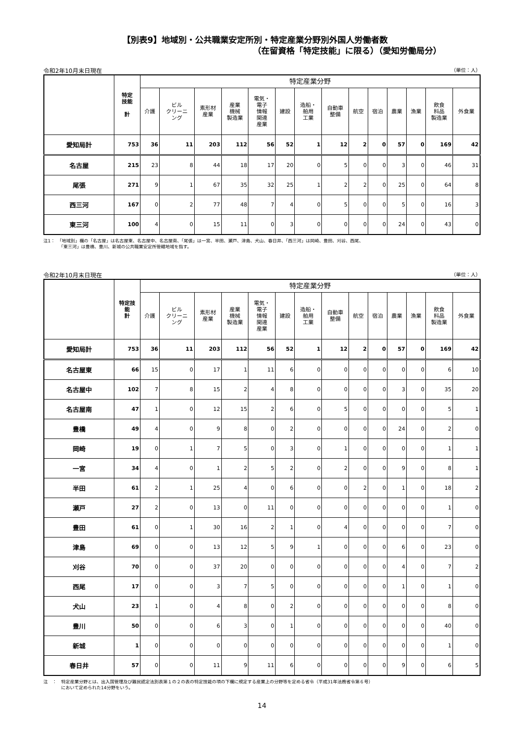【別表9】地域別・公共職業安定所別・特定産業分野別外国人労働者数
（在留資格「特定技能」に限る）（愛知労働局分）
令和2年10月末日現在 （単位：人）
| | 特定 技能 計 | 特定産業分野 | | | | | | | | | | | | | |
| --- | --- | --- | --- | --- | --- | --- | --- | --- | --- | --- | --- | --- | --- | --- | --- |
| | | 介護 | ビル クリーニ ング | 素形材 産業 | 産業 機械 製造業 | 電気・ 電子 情報 関連 産業 | 建設 | 造船・ 舶用 工業 | 自動車 整備 | 航空 | 宿泊 | 農業 | 漁業 | 飲食 料品 製造業 | 外食業 |
| 愛知局計 | 753 | 36 | 11 | 203 | 112 | 56 | 52 | 1 | 12 | 2 | 0 | 57 | 0 | 169 | 42 |
| 名古屋 | 215 | 23 | 8 | 44 | 18 | 17 | 20 | 0 | 5 | 0 | 0 | 3 | 0 | 46 | 31 |
| 尾張 | 271 | 9 | 1 | 67 | 35 | 32 | 25 | 1 | 2 | 2 | 0 | 25 | 0 | 64 | 8 |
| 西三河 | 167 | 0 | 2 | 77 | 48 | 7 | 4 | 0 | 5 | 0 | 0 | 5 | 0 | 16 | 3 |
| 東三河 | 100 | 4 | 0 | 15 | 11 | 0 | 3 | 0 | 0 | 0 | 0 | 24 | 0 | 43 | 0 |
注1：　「地域別」欄の「名古屋」は名古屋東、名古屋中、名古屋南、「尾張」は一宮、半田、瀬戸、津島、犬山、春日井、「西三河」は岡崎、豊田、刈谷、西尾、
　　　　「東三河」は豊橋、豊川、新城の公共職業安定所管轄地域を指す。
令和2年10月末日現在 （単位：人）
| | 特定技 能 計 | 特定産業分野 | | | | | | | | | | | | | |
| --- | --- | --- | --- | --- | --- | --- | --- | --- | --- | --- | --- | --- | --- | --- | --- |
| | | 介護 | ビル クリーニ ング | 素形材 産業 | 産業 機械 製造業 | 電気・ 電子 情報 関連 産業 | 建設 | 造船・ 舶用 工業 | 自動車 整備 | 航空 | 宿泊 | 農業 | 漁業 | 飲食 料品 製造業 | 外食業 |
| 愛知局計 | 753 | 36 | 11 | 203 | 112 | 56 | 52 | 1 | 12 | 2 | 0 | 57 | 0 | 169 | 42 |
| 名古屋東 | 66 | 15 | 0 | 17 | 1 | 11 | 6 | 0 | 0 | 0 | 0 | 0 | 0 | 6 | 10 |
| 名古屋中 | 102 | 7 | 8 | 15 | 2 | 4 | 8 | 0 | 0 | 0 | 0 | 3 | 0 | 35 | 20 |
| 名古屋南 | 47 | 1 | 0 | 12 | 15 | 2 | 6 | 0 | 5 | 0 | 0 | 0 | 0 | 5 | 1 |
| 豊橋 | 49 | 4 | 0 | 9 | 8 | 0 | 2 | 0 | 0 | 0 | 0 | 24 | 0 | 2 | 0 |
| 岡崎 | 19 | 0 | 1 | 7 | 5 | 0 | 3 | 0 | 1 | 0 | 0 | 0 | 0 | 1 | 1 |
| 一宮 | 34 | 4 | 0 | 1 | 2 | 5 | 2 | 0 | 2 | 0 | 0 | 9 | 0 | 8 | 1 |
| 半田 | 61 | 2 | 1 | 25 | 4 | 0 | 6 | 0 | 0 | 2 | 0 | 1 | 0 | 18 | 2 |
| 瀬戸 | 27 | 2 | 0 | 13 | 0 | 11 | 0 | 0 | 0 | 0 | 0 | 0 | 0 | 1 | 0 |
| 豊田 | 61 | 0 | 1 | 30 | 16 | 2 | 1 | 0 | 4 | 0 | 0 | 0 | 0 | 7 | 0 |
| 津島 | 69 | 0 | 0 | 13 | 12 | 5 | 9 | 1 | 0 | 0 | 0 | 6 | 0 | 23 | 0 |
| 刈谷 | 70 | 0 | 0 | 37 | 20 | 0 | 0 | 0 | 0 | 0 | 0 | 4 | 0 | 7 | 2 |
| 西尾 | 17 | 0 | 0 | 3 | 7 | 5 | 0 | 0 | 0 | 0 | 0 | 1 | 0 | 1 | 0 |
| 犬山 | 23 | 1 | 0 | 4 | 8 | 0 | 2 | 0 | 0 | 0 | 0 | 0 | 0 | 8 | 0 |
| 豊川 | 50 | 0 | 0 | 6 | 3 | 0 | 1 | 0 | 0 | 0 | 0 | 0 | 0 | 40 | 0 |
| 新城 | 1 | 0 | 0 | 0 | 0 | 0 | 0 | 0 | 0 | 0 | 0 | 0 | 0 | 1 | 0 |
| 春日井 | 57 | 0 | 0 | 11 | 9 | 11 | 6 | 0 | 0 | 0 | 0 | 9 | 0 | 6 | 5 |
注　：　特定産業分野とは、出入国管理及び難民認定法別表第１の２の表の特定技能の項の下欄に規定する産業上の分野等を定める省令（平成31年法務省令第６号）
　　　　において定められた14分野をいう。
14